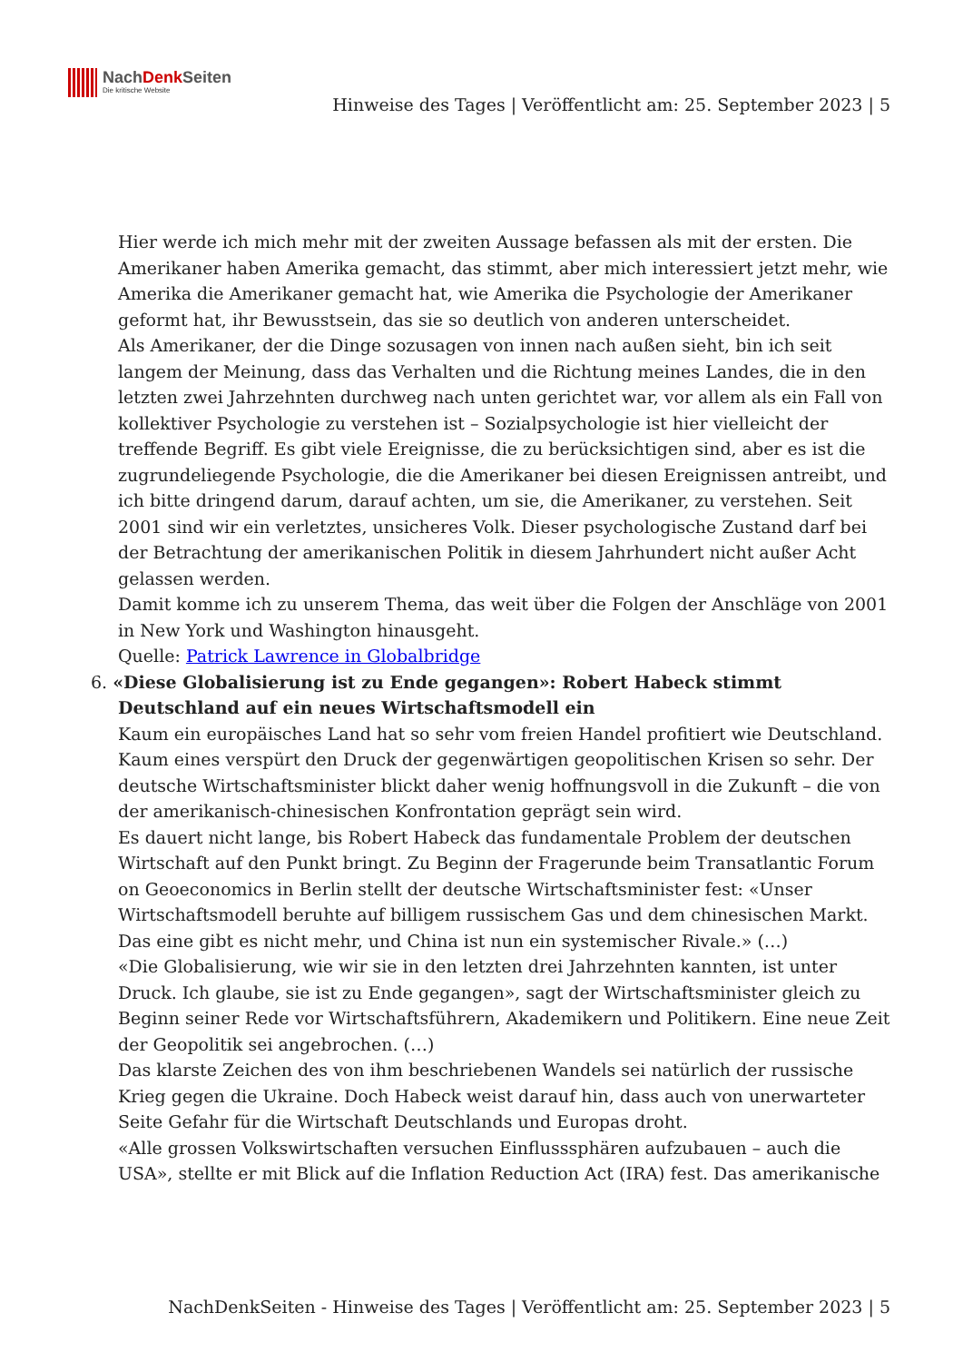NachDenk Seiten
Die kritische Website
Hinweise des Tages | Veröffentlicht am: 25. September 2023 | 5
Hier werde ich mich mehr mit der zweiten Aussage befassen als mit der ersten. Die Amerikaner haben Amerika gemacht, das stimmt, aber mich interessiert jetzt mehr, wie Amerika die Amerikaner gemacht hat, wie Amerika die Psychologie der Amerikaner geformt hat, ihr Bewusstsein, das sie so deutlich von anderen unterscheidet.
Als Amerikaner, der die Dinge sozusagen von innen nach außen sieht, bin ich seit langem der Meinung, dass das Verhalten und die Richtung meines Landes, die in den letzten zwei Jahrzehnten durchweg nach unten gerichtet war, vor allem als ein Fall von kollektiver Psychologie zu verstehen ist – Sozialpsychologie ist hier vielleicht der treffende Begriff. Es gibt viele Ereignisse, die zu berücksichtigen sind, aber es ist die zugrundeliegende Psychologie, die die Amerikaner bei diesen Ereignissen antreibt, und ich bitte dringend darum, darauf achten, um sie, die Amerikaner, zu verstehen. Seit 2001 sind wir ein verletztes, unsicheres Volk. Dieser psychologische Zustand darf bei der Betrachtung der amerikanischen Politik in diesem Jahrhundert nicht außer Acht gelassen werden.
Damit komme ich zu unserem Thema, das weit über die Folgen der Anschläge von 2001 in New York und Washington hinausgeht.
Quelle: Patrick Lawrence in Globalbridge
6. «Diese Globalisierung ist zu Ende gegangen»: Robert Habeck stimmt Deutschland auf ein neues Wirtschaftsmodell ein
Kaum ein europäisches Land hat so sehr vom freien Handel profitiert wie Deutschland. Kaum eines verspürt den Druck der gegenwärtigen geopolitischen Krisen so sehr. Der deutsche Wirtschaftsminister blickt daher wenig hoffnungsvoll in die Zukunft – die von der amerikanisch-chinesischen Konfrontation geprägt sein wird.
Es dauert nicht lange, bis Robert Habeck das fundamentale Problem der deutschen Wirtschaft auf den Punkt bringt. Zu Beginn der Fragerunde beim Transatlantic Forum on Geoeconomics in Berlin stellt der deutsche Wirtschaftsminister fest: «Unser Wirtschaftsmodell beruhte auf billigem russischem Gas und dem chinesischen Markt. Das eine gibt es nicht mehr, und China ist nun ein systemischer Rivale.» (…)
«Die Globalisierung, wie wir sie in den letzten drei Jahrzehnten kannten, ist unter Druck. Ich glaube, sie ist zu Ende gegangen», sagt der Wirtschaftsminister gleich zu Beginn seiner Rede vor Wirtschaftsführern, Akademikern und Politikern. Eine neue Zeit der Geopolitik sei angebrochen. (…)
Das klarste Zeichen des von ihm beschriebenen Wandels sei natürlich der russische Krieg gegen die Ukraine. Doch Habeck weist darauf hin, dass auch von unerwarteter Seite Gefahr für die Wirtschaft Deutschlands und Europas droht.
«Alle grossen Volkswirtschaften versuchen Einflusssphären aufzubauen – auch die USA», stellte er mit Blick auf die Inflation Reduction Act (IRA) fest. Das amerikanische
NachDenkSeiten - Hinweise des Tages | Veröffentlicht am: 25. September 2023 | 5